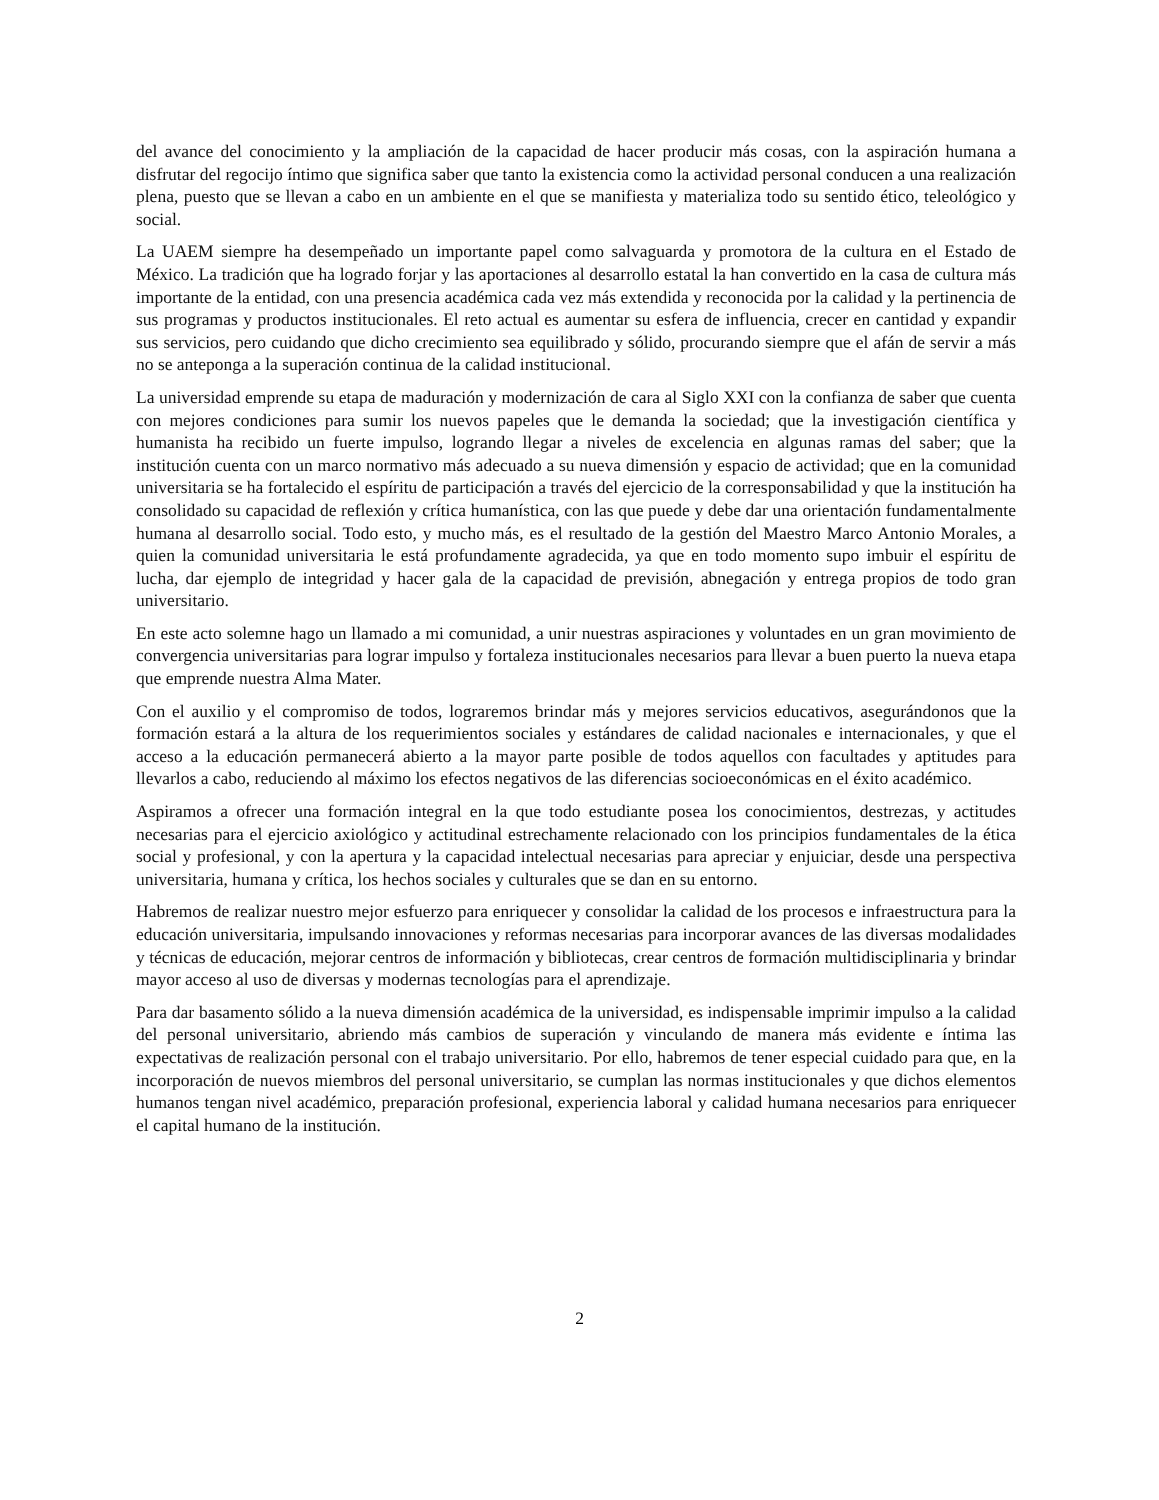del avance del conocimiento y la ampliación de la capacidad de hacer producir más cosas, con la aspiración humana a disfrutar del regocijo íntimo que significa saber que tanto la existencia como la actividad personal conducen a una realización plena, puesto que se llevan a cabo en un ambiente en el que se manifiesta y materializa todo su sentido ético, teleológico y social.
La UAEM siempre ha desempeñado un importante papel como salvaguarda y promotora de la cultura en el Estado de México. La tradición que ha logrado forjar y las aportaciones al desarrollo estatal la han convertido en la casa de cultura más importante de la entidad, con una presencia académica cada vez más extendida y reconocida por la calidad y la pertinencia de sus programas y productos institucionales. El reto actual es aumentar su esfera de influencia, crecer en cantidad y expandir sus servicios, pero cuidando que dicho crecimiento sea equilibrado y sólido, procurando siempre que el afán de servir a más no se anteponga a la superación continua de la calidad institucional.
La universidad emprende su etapa de maduración y modernización de cara al Siglo XXI con la confianza de saber que cuenta con mejores condiciones para sumir los nuevos papeles que le demanda la sociedad; que la investigación científica y humanista ha recibido un fuerte impulso, logrando llegar a niveles de excelencia en algunas ramas del saber; que la institución cuenta con un marco normativo más adecuado a su nueva dimensión y espacio de actividad; que en la comunidad universitaria se ha fortalecido el espíritu de participación a través del ejercicio de la corresponsabilidad y que la institución ha consolidado su capacidad de reflexión y crítica humanística, con las que puede y debe dar una orientación fundamentalmente humana al desarrollo social. Todo esto, y mucho más, es el resultado de la gestión del Maestro Marco Antonio Morales, a quien la comunidad universitaria le está profundamente agradecida, ya que en todo momento supo imbuir el espíritu de lucha, dar ejemplo de integridad y hacer gala de la capacidad de previsión, abnegación y entrega propios de todo gran universitario.
En este acto solemne hago un llamado a mi comunidad, a unir nuestras aspiraciones y voluntades en un gran movimiento de convergencia universitarias para lograr impulso y fortaleza institucionales necesarios para llevar a buen puerto la nueva etapa que emprende nuestra Alma Mater.
Con el auxilio y el compromiso de todos, lograremos brindar más y mejores servicios educativos, asegurándonos que la formación estará a la altura de los requerimientos sociales y estándares de calidad nacionales e internacionales, y que el acceso a la educación permanecerá abierto a la mayor parte posible de todos aquellos con facultades y aptitudes para llevarlos a cabo, reduciendo al máximo los efectos negativos de las diferencias socioeconómicas en el éxito académico.
Aspiramos a ofrecer una formación integral en la que todo estudiante posea los conocimientos, destrezas, y actitudes necesarias para el ejercicio axiológico y actitudinal estrechamente relacionado con los principios fundamentales de la ética social y profesional, y con la apertura y la capacidad intelectual necesarias para apreciar y enjuiciar, desde una perspectiva universitaria, humana y crítica, los hechos sociales y culturales que se dan en su entorno.
Habremos de realizar nuestro mejor esfuerzo para enriquecer y consolidar la calidad de los procesos e infraestructura para la educación universitaria, impulsando innovaciones y reformas necesarias para incorporar avances de las diversas modalidades y técnicas de educación, mejorar centros de información y bibliotecas, crear centros de formación multidisciplinaria y brindar mayor acceso al uso de diversas y modernas tecnologías para el aprendizaje.
Para dar basamento sólido a la nueva dimensión académica de la universidad, es indispensable imprimir impulso a la calidad del personal universitario, abriendo más cambios de superación y vinculando de manera más evidente e íntima las expectativas de realización personal con el trabajo universitario. Por ello, habremos de tener especial cuidado para que, en la incorporación de nuevos miembros del personal universitario, se cumplan las normas institucionales y que dichos elementos humanos tengan nivel académico, preparación profesional, experiencia laboral y calidad humana necesarios para enriquecer el capital humano de la institución.
2